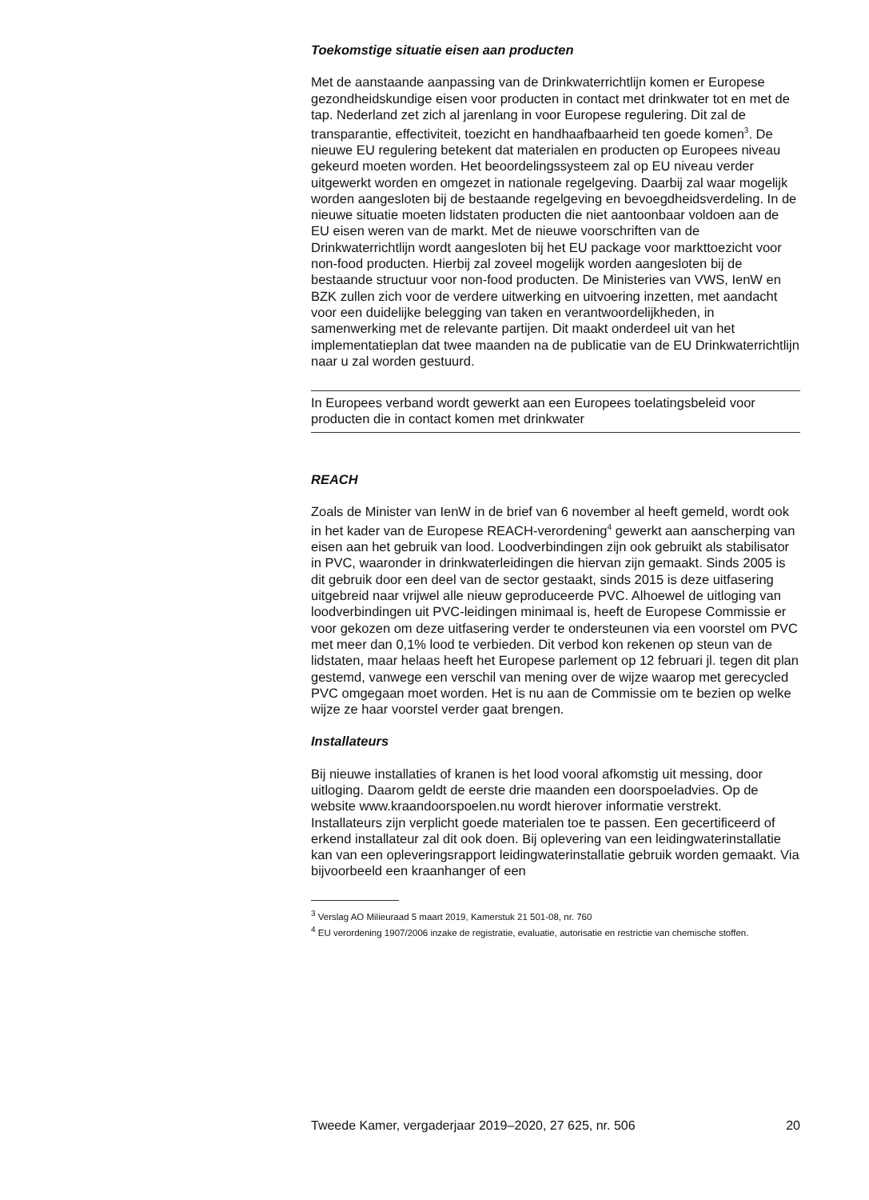Toekomstige situatie eisen aan producten
Met de aanstaande aanpassing van de Drinkwaterrichtlijn komen er Europese gezondheidskundige eisen voor producten in contact met drinkwater tot en met de tap. Nederland zet zich al jarenlang in voor Europese regulering. Dit zal de transparantie, effectiviteit, toezicht en handhaafbaarheid ten goede komen<sup>3</sup>. De nieuwe EU regulering betekent dat materialen en producten op Europees niveau gekeurd moeten worden. Het beoordelingssysteem zal op EU niveau verder uitgewerkt worden en omgezet in nationale regelgeving. Daarbij zal waar mogelijk worden aangesloten bij de bestaande regelgeving en bevoegdheidsverdeling. In de nieuwe situatie moeten lidstaten producten die niet aantoonbaar voldoen aan de EU eisen weren van de markt. Met de nieuwe voorschriften van de Drinkwaterrichtlijn wordt aangesloten bij het EU package voor markttoezicht voor non-food producten. Hierbij zal zoveel mogelijk worden aangesloten bij de bestaande structuur voor non-food producten. De Ministeries van VWS, IenW en BZK zullen zich voor de verdere uitwerking en uitvoering inzetten, met aandacht voor een duidelijke belegging van taken en verantwoordelijkheden, in samenwerking met de relevante partijen. Dit maakt onderdeel uit van het implementatieplan dat twee maanden na de publicatie van de EU Drinkwaterrichtlijn naar u zal worden gestuurd.
In Europees verband wordt gewerkt aan een Europees toelatingsbeleid voor producten die in contact komen met drinkwater
REACH
Zoals de Minister van IenW in de brief van 6 november al heeft gemeld, wordt ook in het kader van de Europese REACH-verordening<sup>4</sup> gewerkt aan aanscherping van eisen aan het gebruik van lood. Loodverbindingen zijn ook gebruikt als stabilisator in PVC, waaronder in drinkwaterleidingen die hiervan zijn gemaakt. Sinds 2005 is dit gebruik door een deel van de sector gestaakt, sinds 2015 is deze uitfasering uitgebreid naar vrijwel alle nieuw geproduceerde PVC. Alhoewel de uitloging van loodverbindingen uit PVC-leidingen minimaal is, heeft de Europese Commissie er voor gekozen om deze uitfasering verder te ondersteunen via een voorstel om PVC met meer dan 0,1% lood te verbieden. Dit verbod kon rekenen op steun van de lidstaten, maar helaas heeft het Europese parlement op 12 februari jl. tegen dit plan gestemd, vanwege een verschil van mening over de wijze waarop met gerecycled PVC omgegaan moet worden. Het is nu aan de Commissie om te bezien op welke wijze ze haar voorstel verder gaat brengen.
Installateurs
Bij nieuwe installaties of kranen is het lood vooral afkomstig uit messing, door uitloging. Daarom geldt de eerste drie maanden een doorspoeladvies. Op de website www.kraandoorspoelen.nu wordt hierover informatie verstrekt.
Installateurs zijn verplicht goede materialen toe te passen. Een gecertificeerd of erkend installateur zal dit ook doen. Bij oplevering van een leidingwaterinstallatie kan van een opleveringsrapport leidingwaterinstallatie gebruik worden gemaakt. Via bijvoorbeeld een kraanhanger of een
<sup>3</sup> Verslag AO Milieuraad 5 maart 2019, Kamerstuk 21 501-08, nr. 760
<sup>4</sup> EU verordening 1907/2006 inzake de registratie, evaluatie, autorisatie en restrictie van chemische stoffen.
Tweede Kamer, vergaderjaar 2019–2020, 27 625, nr. 506 20